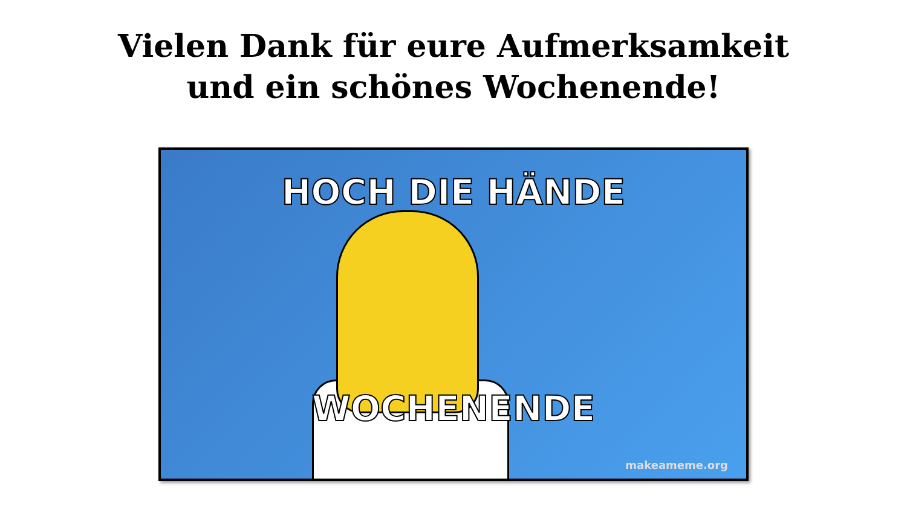Vielen Dank für eure Aufmerksamkeit
und ein schönes Wochenende!
HOCH DIE HÄNDE
WOCHENENDE
makeameme.org